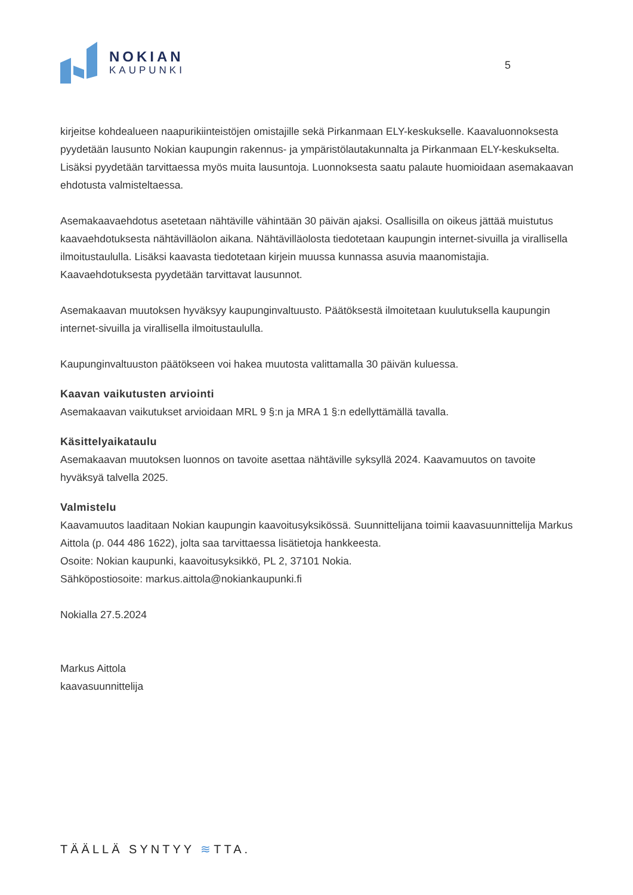NOKIAN
KAUPUNKI
5
kirjeitse kohdealueen naapurikiinteistöjen omistajille sekä Pirkanmaan ELY-keskukselle. Kaavaluonnoksesta pyydetään lausunto Nokian kaupungin rakennus- ja ympäristölautakunnalta ja Pirkanmaan ELY-keskukselta. Lisäksi pyydetään tarvittaessa myös muita lausuntoja. Luonnoksesta saatu palaute huomioidaan asemakaavan ehdotusta valmisteltaessa.
Asemakaavaehdotus asetetaan nähtäville vähintään 30 päivän ajaksi. Osallisilla on oikeus jättää muistutus kaavaehdotuksesta nähtävilläolon aikana. Nähtävilläolosta tiedotetaan kaupungin internet-sivuilla ja virallisella ilmoitustaululla. Lisäksi kaavasta tiedotetaan kirjein muussa kunnassa asuvia maanomistajia. Kaavaehdotuksesta pyydetään tarvittavat lausunnot.
Asemakaavan muutoksen hyväksyy kaupunginvaltuusto. Päätöksestä ilmoitetaan kuulutuksella kaupungin internet-sivuilla ja virallisella ilmoitustaululla.
Kaupunginvaltuuston päätökseen voi hakea muutosta valittamalla 30 päivän kuluessa.
Kaavan vaikutusten arviointi
Asemakaavan vaikutukset arvioidaan MRL 9 §:n ja MRA 1 §:n edellyttämällä tavalla.
Käsittelyaikataulu
Asemakaavan muutoksen luonnos on tavoite asettaa nähtäville syksyllä 2024. Kaavamuutos on tavoite hyväksyä talvella 2025.
Valmistelu
Kaavamuutos laaditaan Nokian kaupungin kaavoitusyksikössä. Suunnittelijana toimii kaavasuunnittelija Markus Aittola (p. 044 486 1622), jolta saa tarvittaessa lisätietoja hankkeesta.
Osoite: Nokian kaupunki, kaavoitusyksikkö, PL 2, 37101 Nokia.
Sähköpostiosoite: markus.aittola@nokiankaupunki.fi
Nokialla 27.5.2024
Markus Aittola
kaavasuunnittelija
TÄÄLLÄ SYNTYY ≋TTA.